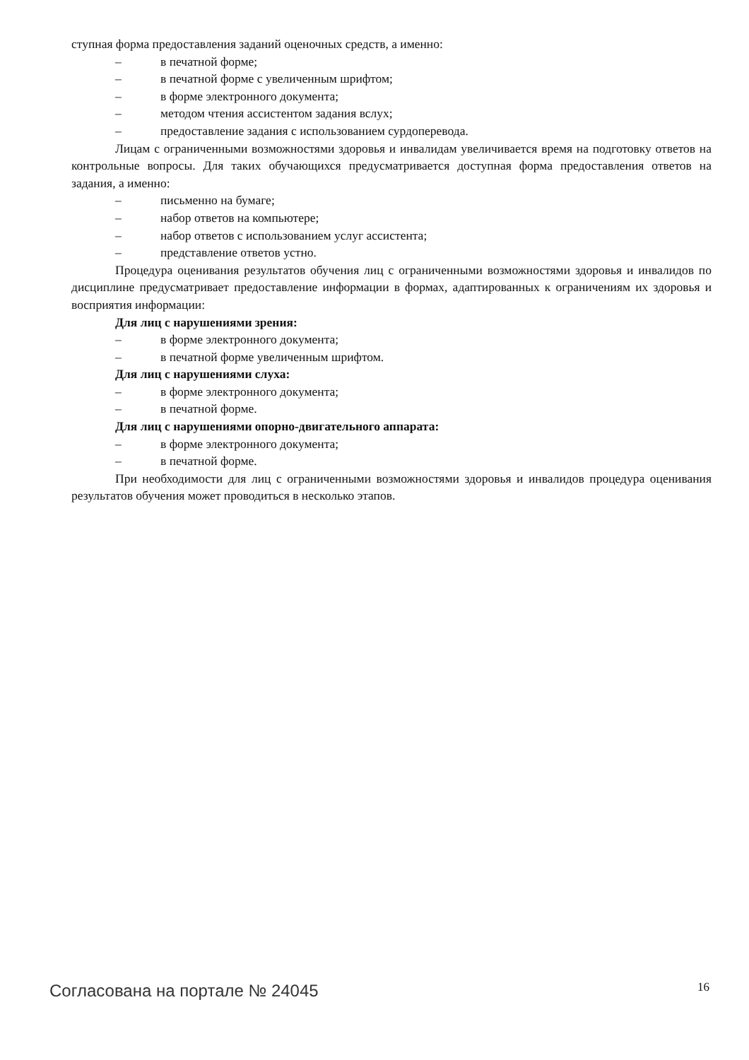ступная форма предоставления заданий оценочных средств, а именно:
– в печатной форме;
– в печатной форме с увеличенным шрифтом;
– в форме электронного документа;
– методом чтения ассистентом задания вслух;
– предоставление задания с использованием сурдоперевода.
Лицам с ограниченными возможностями здоровья и инвалидам увеличивается время на подготовку ответов на контрольные вопросы. Для таких обучающихся предусматривается доступная форма предоставления ответов на задания, а именно:
– письменно на бумаге;
– набор ответов на компьютере;
– набор ответов с использованием услуг ассистента;
– представление ответов устно.
Процедура оценивания результатов обучения лиц с ограниченными возможностями здоровья и инвалидов по дисциплине предусматривает предоставление информации в формах, адаптированных к ограничениям их здоровья и восприятия информации:
Для лиц с нарушениями зрения:
– в форме электронного документа;
– в печатной форме увеличенным шрифтом.
Для лиц с нарушениями слуха:
– в форме электронного документа;
– в печатной форме.
Для лиц с нарушениями опорно-двигательного аппарата:
– в форме электронного документа;
– в печатной форме.
При необходимости для лиц с ограниченными возможностями здоровья и инвалидов процедура оценивания результатов обучения может проводиться в несколько этапов.
Согласована на портале № 24045 16